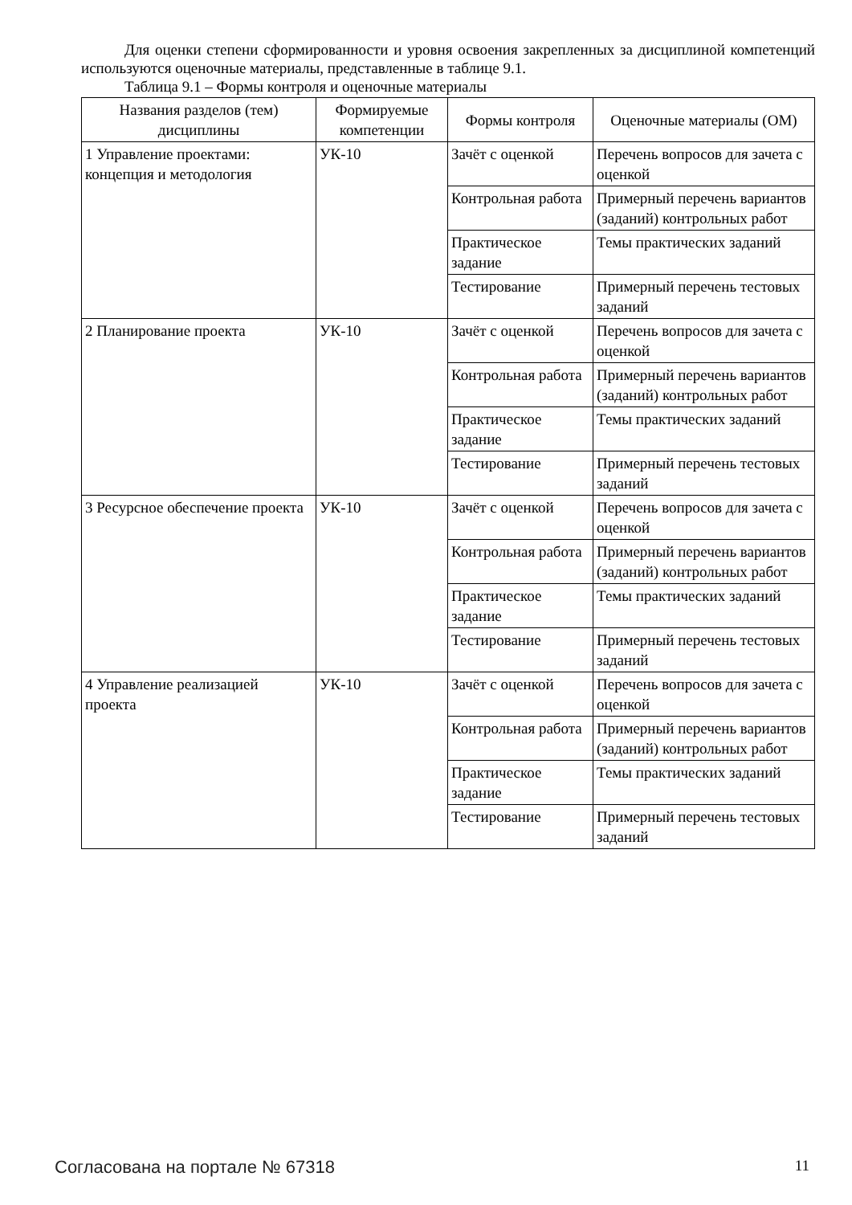Для оценки степени сформированности и уровня освоения закрепленных за дисциплиной компетенций используются оценочные материалы, представленные в таблице 9.1.
Таблица 9.1 – Формы контроля и оценочные материалы
| Названия разделов (тем) дисциплины | Формируемые компетенции | Формы контроля | Оценочные материалы (ОМ) |
| --- | --- | --- | --- |
| 1 Управление проектами: концепция и методология | УК-10 | Зачёт с оценкой | Перечень вопросов для зачета с оценкой |
| | | Контрольная работа | Примерный перечень вариантов (заданий) контрольных работ |
| | | Практическое задание | Темы практических заданий |
| | | Тестирование | Примерный перечень тестовых заданий |
| 2 Планирование проекта | УК-10 | Зачёт с оценкой | Перечень вопросов для зачета с оценкой |
| | | Контрольная работа | Примерный перечень вариантов (заданий) контрольных работ |
| | | Практическое задание | Темы практических заданий |
| | | Тестирование | Примерный перечень тестовых заданий |
| 3 Ресурсное обеспечение проекта | УК-10 | Зачёт с оценкой | Перечень вопросов для зачета с оценкой |
| | | Контрольная работа | Примерный перечень вариантов (заданий) контрольных работ |
| | | Практическое задание | Темы практических заданий |
| | | Тестирование | Примерный перечень тестовых заданий |
| 4 Управление реализацией проекта | УК-10 | Зачёт с оценкой | Перечень вопросов для зачета с оценкой |
| | | Контрольная работа | Примерный перечень вариантов (заданий) контрольных работ |
| | | Практическое задание | Темы практических заданий |
| | | Тестирование | Примерный перечень тестовых заданий |
Согласована на портале № 67318 11